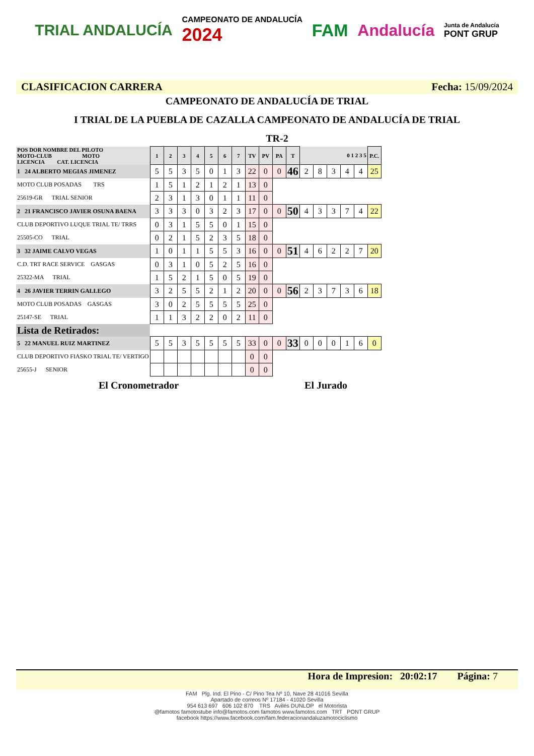TRIAL ANDALUCÍA CAMPEONATO DE ANDALUCÍA
2024 FAM Andalucía Junta de Andalucía
PONT GRUP
CLASIFICACION CARRERA Fecha: 15/09/2024
CAMPEONATO DE ANDALUCÍA DE TRIAL
I TRIAL DE LA PUEBLA DE CAZALLA CAMPEONATO DE ANDALUCÍA DE TRIAL
TR-2
| POS DOR NOMBRE DEL PILOTO MOTO-CLUB MOTO LICENCIA CAT. LICENCIA | 1 | 2 | 3 | 4 | 5 | 6 | 7 | TV | PV | PA | T | 0 1 2 3 5 | | | | | P.C. |
| 1 24 ALBERTO MEGIAS JIMENEZ | 5 | 5 | 3 | 5 | 0 | 1 | 3 | 22 | 0 | 0 | 46 | 2 | 8 | 3 | 4 | 4 | 25 |
| MOTO CLUB POSADAS TRS | 1 | 5 | 1 | 2 | 1 | 2 | 1 | 13 | 0 | | | | | | | | |
| 25619-GR TRIAL SENIOR | 2 | 3 | 1 | 3 | 0 | 1 | 1 | 11 | 0 | | | | | | | | |
| 2 21 FRANCISCO JAVIER OSUNA BAENA | 3 | 3 | 3 | 0 | 3 | 2 | 3 | 17 | 0 | 0 | 50 | 4 | 3 | 3 | 7 | 4 | 22 |
| CLUB DEPORTIVO LUQUE TRIAL TE/ TRRS | 0 | 3 | 1 | 5 | 5 | 0 | 1 | 15 | 0 | | | | | | | | |
| 25505-CO TRIAL | 0 | 2 | 1 | 5 | 2 | 3 | 5 | 18 | 0 | | | | | | | | |
| 3 32 JAIME CALVO VEGAS | 1 | 0 | 1 | 1 | 5 | 5 | 3 | 16 | 0 | 0 | 51 | 4 | 6 | 2 | 2 | 7 | 20 |
| C.D. TRT RACE SERVICE GASGAS | 0 | 3 | 1 | 0 | 5 | 2 | 5 | 16 | 0 | | | | | | | | |
| 25322-MA TRIAL | 1 | 5 | 2 | 1 | 5 | 0 | 5 | 19 | 0 | | | | | | | | |
| 4 26 JAVIER TERRIN GALLEGO | 3 | 2 | 5 | 5 | 2 | 1 | 2 | 20 | 0 | 0 | 56 | 2 | 3 | 7 | 3 | 6 | 18 |
| MOTO CLUB POSADAS GASGAS | 3 | 0 | 2 | 5 | 5 | 5 | 5 | 25 | 0 | | | | | | | | |
| 25147-SE TRIAL | 1 | 1 | 3 | 2 | 2 | 0 | 2 | 11 | 0 | | | | | | | | |
| Lista de Retirados: | | | | | | | | | | | | | | | | | |
| 5 22 MANUEL RUIZ MARTINEZ | 5 | 5 | 3 | 5 | 5 | 5 | 5 | 33 | 0 | 0 | 33 | 0 | 0 | 0 | 1 | 6 | 0 |
| CLUB DEPORTIVO FIASKO TRIAL TE/ VERTIGO | | | | | | | | 0 | 0 | | | | | | | | |
| 25655-J SENIOR | | | | | | | | 0 | 0 | | | | | | | | |
El Cronometrador El Jurado
Hora de Impresion: 20:02:17 Página: 7
FAM Plg. Ind. El Pino - C/ Pino Tea Nº 10, Nave 28 41016 Sevilla
Apartado de correos Nº 17184 - 41020 Sevilla
954 613 697 606 102 870 TRS Avilés DUNLOP el Motorista
@famotos famotostube info@famotos.com famotos www.famotos.com TRT PONT GRUP
facebook https://www.facebook.com/fam.federacionandaluzamotociclismo